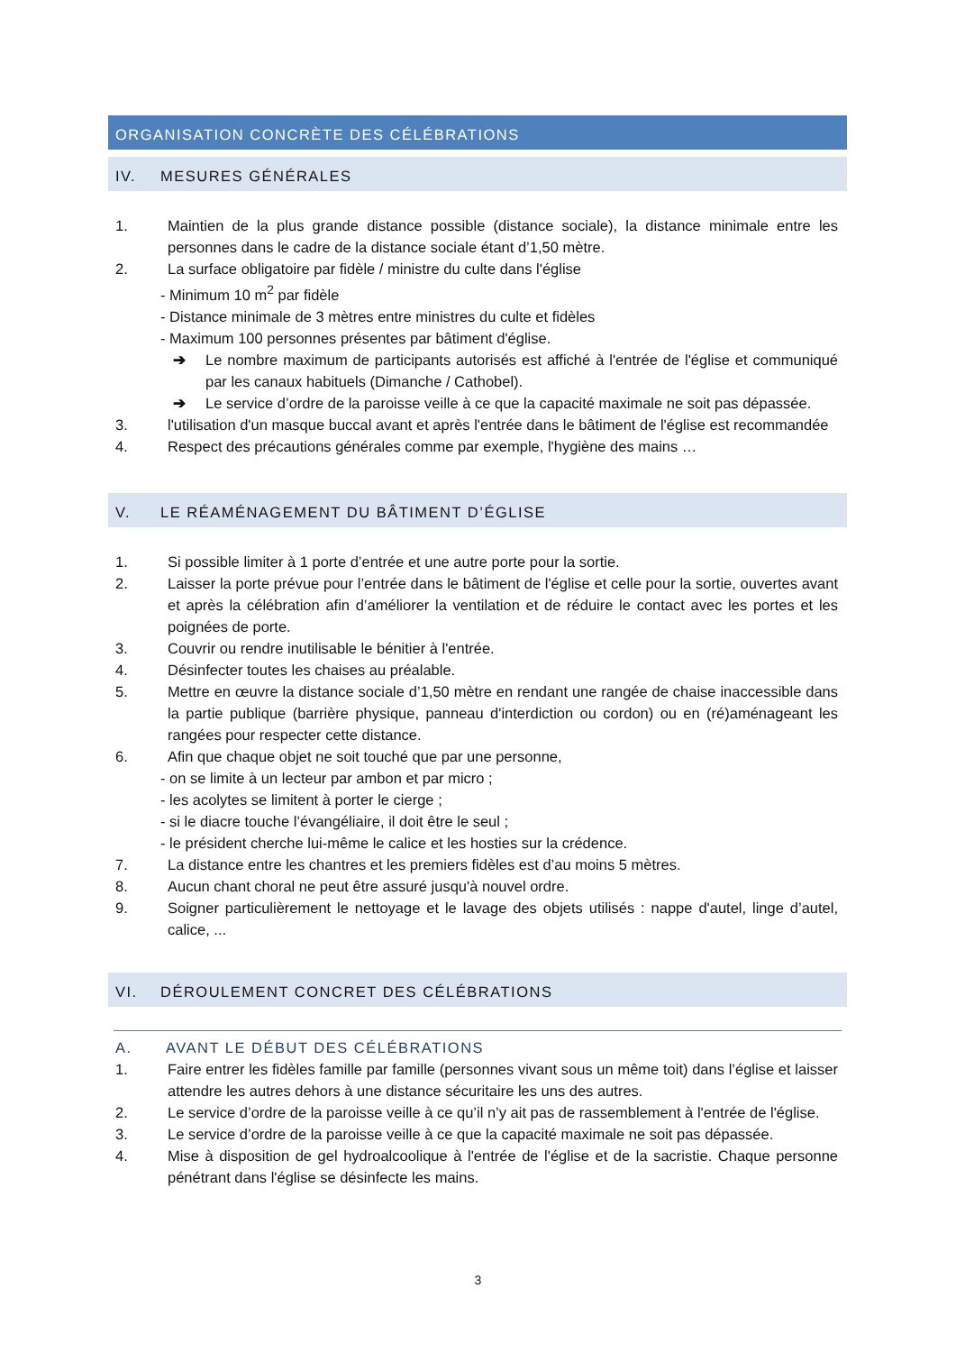ORGANISATION CONCRÈTE DES CÉLÉBRATIONS
IV. MESURES GÉNÉRALES
1. Maintien de la plus grande distance possible (distance sociale), la distance minimale entre les personnes dans le cadre de la distance sociale étant d’1,50 mètre.
2. La surface obligatoire par fidèle / ministre du culte dans l'église
- Minimum 10 m<sup>2</sup> par fidèle
- Distance minimale de 3 mètres entre ministres du culte et fidèles
- Maximum 100 personnes présentes par bâtiment d'église.
➔ Le nombre maximum de participants autorisés est affiché à l'entrée de l'église et communiqué par les canaux habituels (Dimanche / Cathobel).
➔ Le service d’ordre de la paroisse veille à ce que la capacité maximale ne soit pas dépassée.
3. l'utilisation d'un masque buccal avant et après l'entrée dans le bâtiment de l'église est recommandée
4. Respect des précautions générales comme par exemple, l'hygiène des mains …
V. LE RÉAMÉNAGEMENT DU BÂTIMENT D’ÉGLISE
1. Si possible limiter à 1 porte d’entrée et une autre porte pour la sortie.
2. Laisser la porte prévue pour l’entrée dans le bâtiment de l'église et celle pour la sortie, ouvertes avant et après la célébration afin d’améliorer la ventilation et de réduire le contact avec les portes et les poignées de porte.
3. Couvrir ou rendre inutilisable le bénitier à l'entrée.
4. Désinfecter toutes les chaises au préalable.
5. Mettre en œuvre la distance sociale d’1,50 mètre en rendant une rangée de chaise inaccessible dans la partie publique (barrière physique, panneau d'interdiction ou cordon) ou en (ré)aménageant les rangées pour respecter cette distance.
6. Afin que chaque objet ne soit touché que par une personne,
- on se limite à un lecteur par ambon et par micro ;
- les acolytes se limitent à porter le cierge ;
- si le diacre touche l’évangéliaire, il doit être le seul ;
- le président cherche lui-même le calice et les hosties sur la crédence.
7. La distance entre les chantres et les premiers fidèles est d’au moins 5 mètres.
8. Aucun chant choral ne peut être assuré jusqu'à nouvel ordre.
9. Soigner particulièrement le nettoyage et le lavage des objets utilisés : nappe d'autel, linge d’autel, calice, ...
VI. DÉROULEMENT CONCRET DES CÉLÉBRATIONS
A. AVANT LE DÉBUT DES CÉLÉBRATIONS
1. Faire entrer les fidèles famille par famille (personnes vivant sous un même toit) dans l’église et laisser attendre les autres dehors à une distance sécuritaire les uns des autres.
2. Le service d’ordre de la paroisse veille à ce qu’il n’y ait pas de rassemblement à l'entrée de l'église.
3. Le service d’ordre de la paroisse veille à ce que la capacité maximale ne soit pas dépassée.
4. Mise à disposition de gel hydroalcoolique à l'entrée de l'église et de la sacristie. Chaque personne pénétrant dans l'église se désinfecte les mains.
3